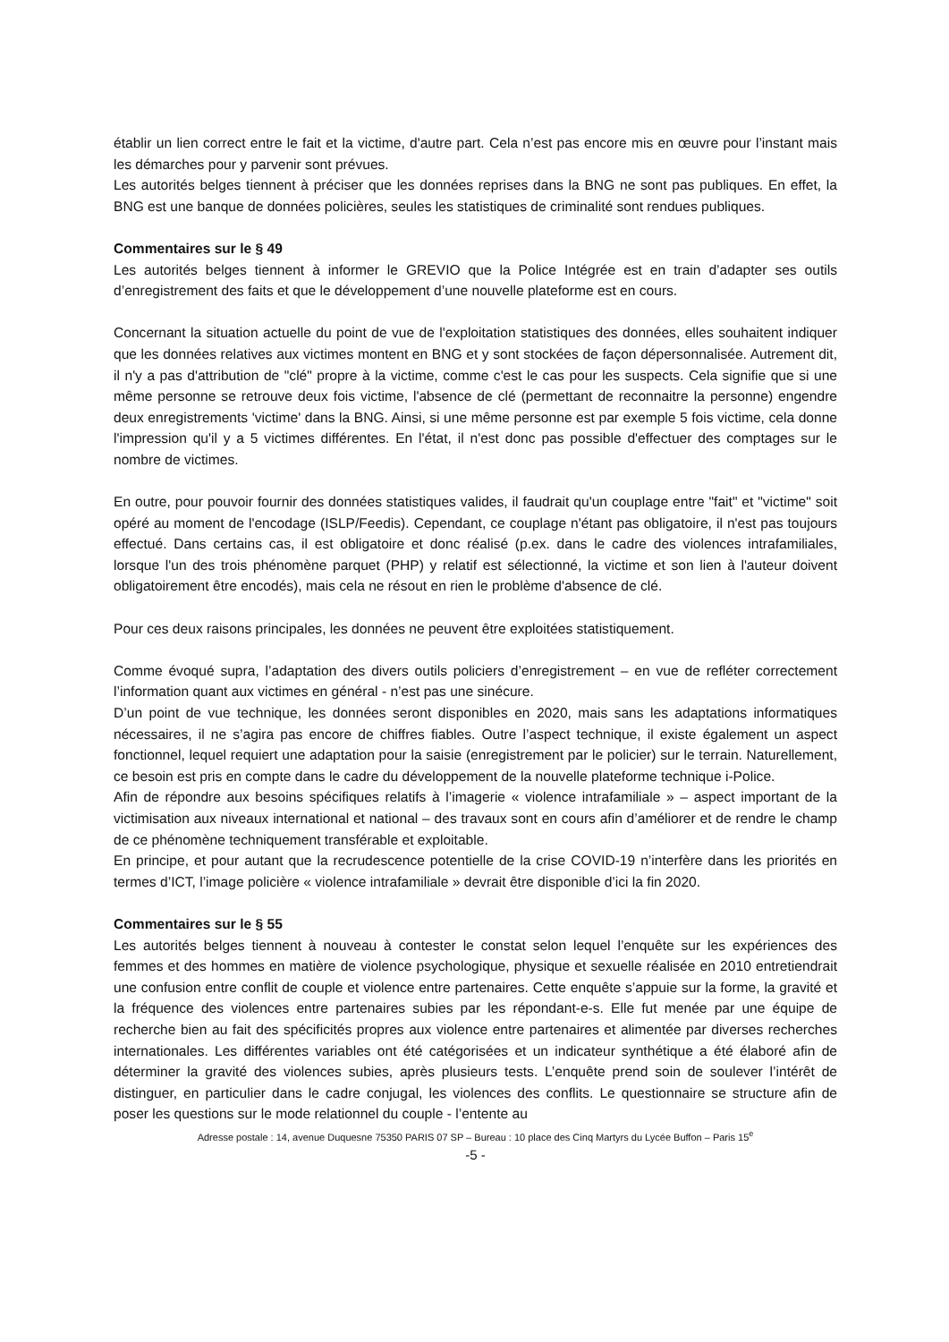établir un lien correct entre le fait et la victime, d'autre part. Cela n’est pas encore mis en œuvre pour l’instant mais les démarches pour y parvenir sont prévues.
Les autorités belges tiennent à préciser que les données reprises dans la BNG ne sont pas publiques. En effet, la BNG est une banque de données policières, seules les statistiques de criminalité sont rendues publiques.
Commentaires sur le § 49
Les autorités belges tiennent à informer le GREVIO que la Police Intégrée est en train d’adapter ses outils d’enregistrement des faits et que le développement d’une nouvelle plateforme est en cours.
Concernant la situation actuelle du point de vue de l'exploitation statistiques des données, elles souhaitent indiquer que les données relatives aux victimes montent en BNG et y sont stockées de façon dépersonnalisée. Autrement dit, il n'y a pas d'attribution de "clé" propre à la victime, comme c'est le cas pour les suspects. Cela signifie que si une même personne se retrouve deux fois victime, l'absence de clé (permettant de reconnaitre la personne) engendre deux enregistrements 'victime' dans la BNG. Ainsi, si une même personne est par exemple 5 fois victime, cela donne l'impression qu'il y a 5 victimes différentes. En l'état, il n'est donc pas possible d'effectuer des comptages sur le nombre de victimes.
En outre, pour pouvoir fournir des données statistiques valides, il faudrait qu'un couplage entre "fait" et "victime" soit opéré au moment de l'encodage (ISLP/Feedis). Cependant, ce couplage n'étant pas obligatoire, il n'est pas toujours effectué. Dans certains cas, il est obligatoire et donc réalisé (p.ex. dans le cadre des violences intrafamiliales, lorsque l'un des trois phénomène parquet (PHP) y relatif est sélectionné, la victime et son lien à l'auteur doivent obligatoirement être encodés), mais cela ne résout en rien le problème d'absence de clé.
Pour ces deux raisons principales, les données ne peuvent être exploitées statistiquement.
Comme évoqué supra, l’adaptation des divers outils policiers d’enregistrement – en vue de refléter correctement l’information quant aux victimes en général - n’est pas une sinécure.
D’un point de vue technique, les données seront disponibles en 2020, mais sans les adaptations informatiques nécessaires, il ne s’agira pas encore de chiffres fiables. Outre l’aspect technique, il existe également un aspect fonctionnel, lequel requiert une adaptation pour la saisie (enregistrement par le policier) sur le terrain. Naturellement, ce besoin est pris en compte dans le cadre du développement de la nouvelle plateforme technique i-Police.
Afin de répondre aux besoins spécifiques relatifs à l’imagerie « violence intrafamiliale » – aspect important de la victimisation aux niveaux international et national – des travaux sont en cours afin d’améliorer et de rendre le champ de ce phénomène techniquement transférable et exploitable.
En principe, et pour autant que la recrudescence potentielle de la crise COVID-19 n’interfère dans les priorités en termes d’ICT, l’image policière « violence intrafamiliale » devrait être disponible d’ici la fin 2020.
Commentaires sur le § 55
Les autorités belges tiennent à nouveau à contester le constat selon lequel l’enquête sur les expériences des femmes et des hommes en matière de violence psychologique, physique et sexuelle réalisée en 2010 entretiendrait une confusion entre conflit de couple et violence entre partenaires. Cette enquête s’appuie sur la forme, la gravité et la fréquence des violences entre partenaires subies par les répondant-e-s. Elle fut menée par une équipe de recherche bien au fait des spécificités propres aux violence entre partenaires et alimentée par diverses recherches internationales. Les différentes variables ont été catégorisées et un indicateur synthétique a été élaboré afin de déterminer la gravité des violences subies, après plusieurs tests. L’enquête prend soin de soulever l’intérêt de distinguer, en particulier dans le cadre conjugal, les violences des conflits. Le questionnaire se structure afin de poser les questions sur le mode relationnel du couple - l’entente au
Adresse postale : 14, avenue Duquesne 75350 PARIS 07 SP – Bureau : 10 place des Cinq Martyrs du Lycée Buffon – Paris 15<sup>e</sup>
-5 -